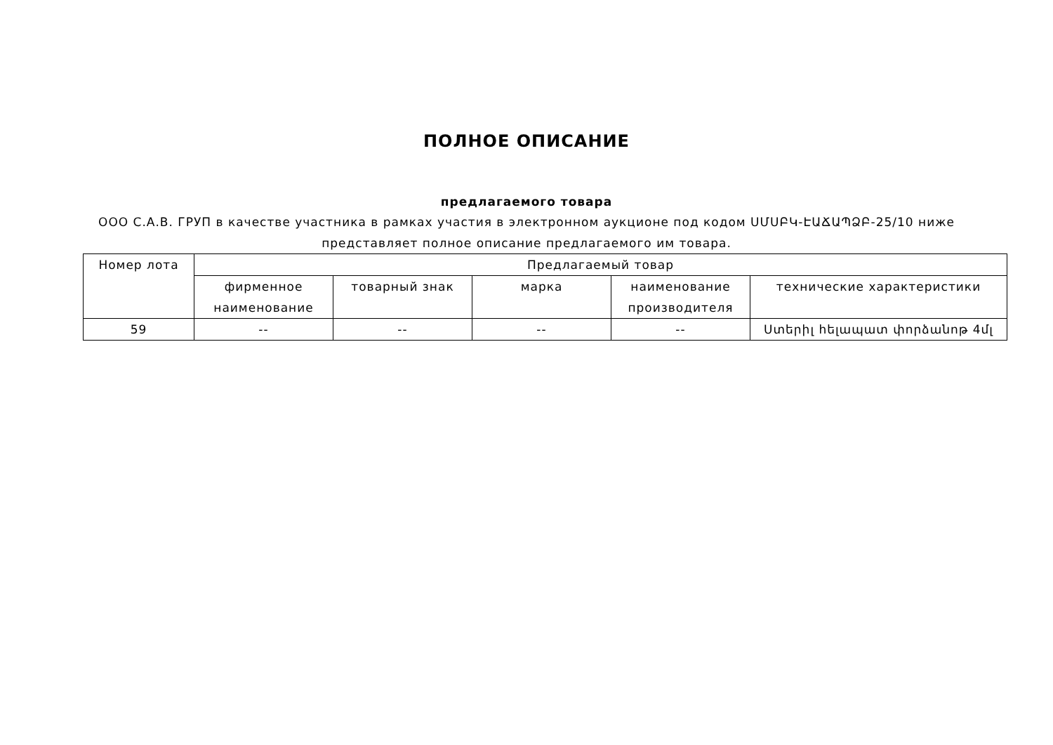ПОЛНОЕ ОПИСАНИЕ
предлагаемого товара
ООО С.А.В. ГРУП в качестве участника в рамках участия в электронном аукционе под кодом ՍՄՍԲԿ-ԷԱՃԱՊՁԲ-25/10 ниже представляет полное описание предлагаемого им товара.
| Номер лота | Предлагаемый товар | | | | |
| --- | --- | --- | --- | --- | --- |
| | фирменное наименование | товарный знак | марка | наименование производителя | технические характеристики |
| 59 | -- | -- | -- | -- | Ստերիլ հելապատ փորձանոթ 4մլ |